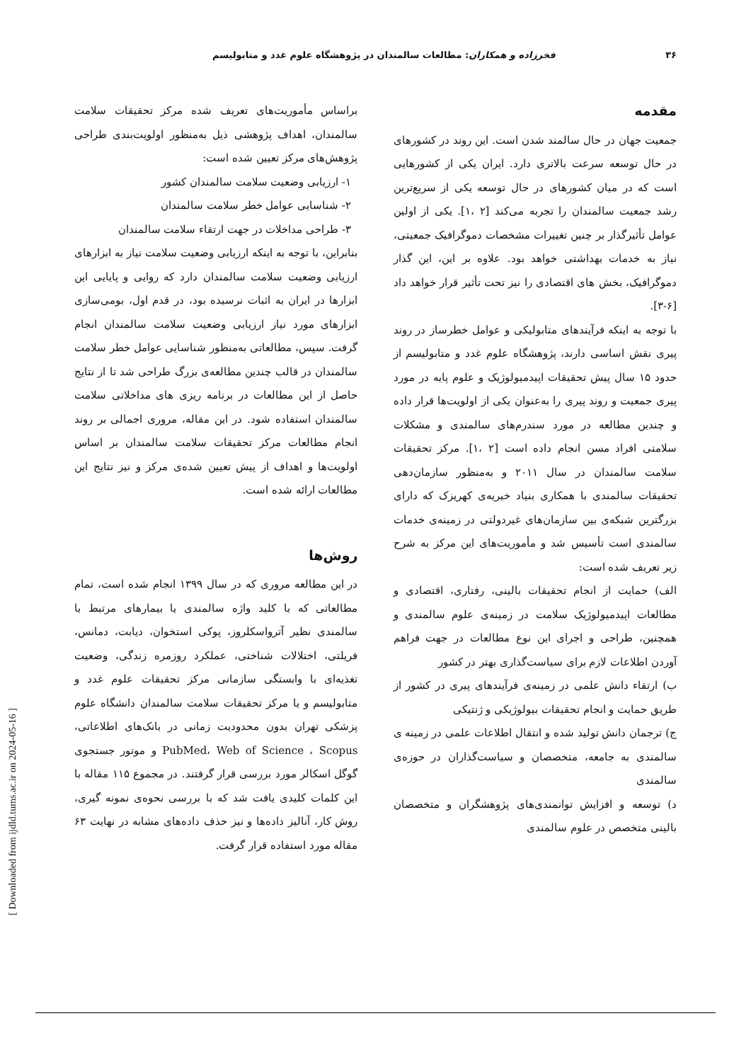۳۶ فخرزاده و همکاران: مطالعات سالمندان در پژوهشگاه علوم غدد و متابولیسم
مقدمه
جمعیت جهان در حال سالمند شدن است. این روند در کشورهای در حال توسعه سرعت بالاتری دارد. ایران یکی از کشورهایی است که در میان کشورهای در حال توسعه یکی از سریع‌ترین رشد جمعیت سالمندان را تجربه می‌کند [۲ ،۱]. یکی از اولین عوامل تأثیرگذار بر چنین تغییرات مشخصات دموگرافیک جمعیتی، نیاز به خدمات بهداشتی خواهد بود. علاوه بر این، این گذار دموگرافیک، بخش های اقتصادی را نیز تحت تأثیر قرار خواهد داد [۶-۳].
با توجه به اینکه فرآیندهای متابولیکی و عوامل خطرساز در روند پیری نقش اساسی دارند، پژوهشگاه علوم غدد و متابولیسم از حدود ۱۵ سال پیش تحقیقات اپیدمیولوژیک و علوم پایه در مورد پیری جمعیت و روند پیری را به‌عنوان یکی از اولویت‌ها قرار داده و چندین مطالعه در مورد سندرم‌های سالمندی و مشکلات سلامتی افراد مسن انجام داده است [۲ ،۱]. مرکز تحقیقات سلامت سالمندان در سال ۲۰۱۱ و به‌منظور سازمان‌دهی تحقیقات سالمندی با همکاری بنیاد خیریه‌ی کهریزک که دارای بزرگترین شبکه‌ی بین سازمان‌های غیردولتی در زمینه‌ی خدمات سالمندی است تأسیس شد و مأموریت‌های این مرکز به شرح زیر تعریف شده است:
الف) حمایت از انجام تحقیقات بالینی، رفتاری، اقتصادی و مطالعات اپیدمیولوژیک سلامت در زمینه‌ی علوم سالمندی و همچنین، طراحی و اجرای این نوع مطالعات در جهت فراهم آوردن اطلاعات لازم برای سیاست‌گذاری بهتر در کشور
ب) ارتقاء دانش علمی در زمینه‌ی فرآیندهای پیری در کشور از طریق حمایت و انجام تحقیقات بیولوژیکی و ژنتیکی
ج) ترجمان دانش تولید شده و انتقال اطلاعات علمی در زمینه ی سالمندی به جامعه، متخصصان و سیاست‌گذاران در حوزه‌ی سالمندی
د) توسعه و افزایش توانمندی‌های پژوهشگران و متخصصان بالینی متخصص در علوم سالمندی
براساس مأموریت‌های تعریف شده مرکز تحقیقات سلامت سالمندان، اهداف پژوهشی ذیل به‌منظور اولویت‌بندی طراحی پژوهش‌های مرکز تعیین شده است:
۱- ارزیابی وضعیت سلامت سالمندان کشور
۲- شناسایی عوامل خطر سلامت سالمندان
۳- طراحی مداخلات در جهت ارتقاء سلامت سالمندان
بنابراین، با توجه به اینکه ارزیابی وضعیت سلامت نیاز به ابزارهای ارزیابی وضعیت سلامت سالمندان دارد که روایی و پایایی این ابزارها در ایران به اثبات نرسیده بود، در قدم اول، بومی‌سازی ابزارهای مورد نیاز ارزیابی وضعیت سلامت سالمندان انجام گرفت. سپس، مطالعاتی به‌منظور شناسایی عوامل خطر سلامت سالمندان در قالب چندین مطالعه‌ی بزرگ طراحی شد تا از نتایج حاصل از این مطالعات در برنامه ریزی های مداخلاتی سلامت سالمندان استفاده شود. در این مقاله، مروری اجمالی بر روند انجام مطالعات مرکز تحقیقات سلامت سالمندان بر اساس اولویت‌ها و اهداف از پیش تعیین شده‌ی مرکز و نیز نتایج این مطالعات ارائه شده است.
روش‌ها
در این مطالعه مروری که در سال ۱۳۹۹ انجام شده است، تمام مطالعاتی که با کلید واژه سالمندی یا بیمارهای مرتبط با سالمندی نظیر آترواسکلروز، پوکی استخوان، دیابت، دمانس، فریلتی، اختلالات شناختی، عملکرد روزمره زندگی، وضعیت تغذیه‌ای با وابستگی سازمانی مرکز تحقیقات علوم غدد و متابولیسم و یا مرکز تحقیقات سلامت سالمندان دانشگاه علوم پزشکی تهران بدون محدودیت زمانی در بانک‌های اطلاعاتی، PubMed، Web of Science ، Scopus و موتور جستجوی گوگل اسکالر مورد بررسی قرار گرفتند. در مجموع ۱۱۵ مقاله با این کلمات کلیدی یافت شد که با بررسی نحوه‌ی نمونه گیری، روش کار، آنالیز داده‌ها و نیز حذف داده‌های مشابه در نهایت ۶۳ مقاله مورد استفاده قرار گرفت.
[ Downloaded from ijdld.tums.ac.ir on 2024-05-16 ]